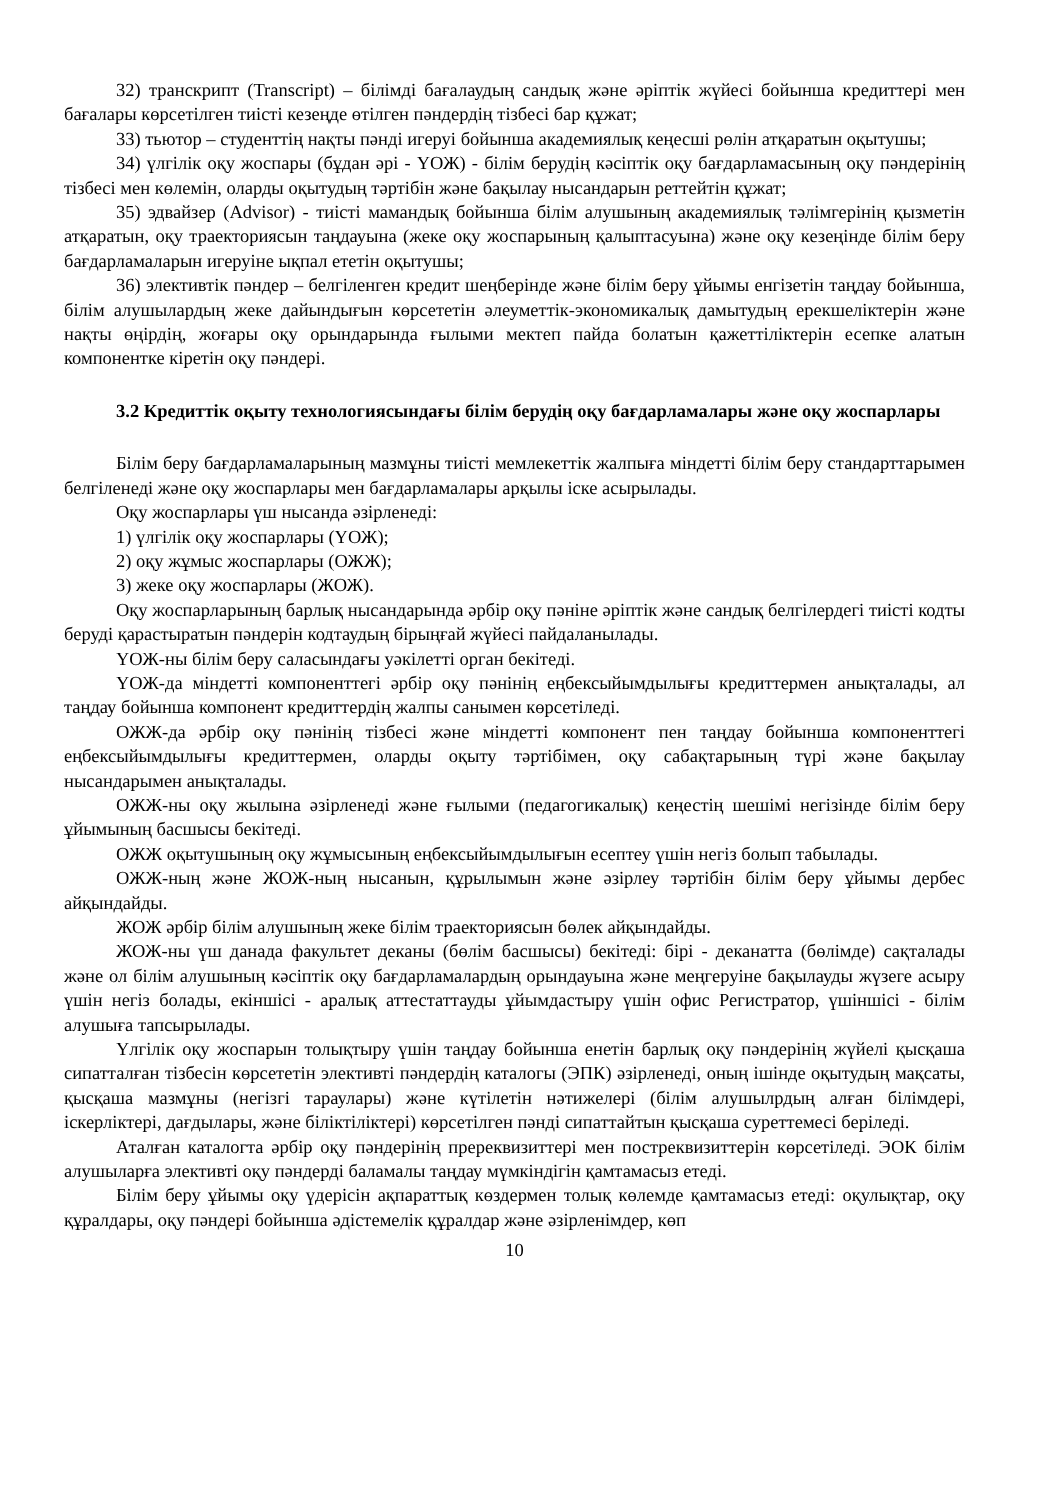32) транскрипт (Transcript) – білімді бағалаудың сандық және әріптік жүйесі бойынша кредиттері мен бағалары көрсетілген тиісті кезеңде өтілген пәндердің тізбесі бар құжат;
33) тьютор – студенттің нақты пәнді игеруі бойынша академиялық кеңесші рөлін атқаратын оқытушы;
34) үлгілік оқу жоспары (бұдан әрі - ҮОЖ) - білім берудің кәсіптік оқу бағдарламасының оқу пәндерінің тізбесі мен көлемін, оларды оқытудың тәртібін және бақылау нысандарын реттейтін құжат;
35) эдвайзер (Advisor) - тиісті мамандық бойынша білім алушының академиялық тәлімгерінің қызметін атқаратын, оқу траекториясын таңдауына (жеке оқу жоспарының қалыптасуына) және оқу кезеңінде білім беру бағдарламаларын игеруіне ықпал ететін оқытушы;
36) элективтік пәндер – белгіленген кредит шеңберінде және білім беру ұйымы енгізетін таңдау бойынша, білім алушылардың жеке дайындығын көрсететін әлеуметтік-экономикалық дамытудың ерекшеліктерін және нақты өңірдің, жоғары оқу орындарында ғылыми мектеп пайда болатын қажеттіліктерін есепке алатын компонентке кіретін оқу пәндері.
3.2 Кредиттік оқыту технологиясындағы білім берудің оқу бағдарламалары және оқу жоспарлары
Білім беру бағдарламаларының мазмұны тиісті мемлекеттік жалпыға міндетті білім беру стандарттарымен белгіленеді және оқу жоспарлары мен бағдарламалары арқылы іске асырылады.
Оқу жоспарлары үш нысанда әзірленеді:
1) үлгілік оқу жоспарлары (ҮОЖ);
2) оқу жұмыс жоспарлары (ОЖЖ);
3) жеке оқу жоспарлары (ЖОЖ).
Оқу жоспарларының барлық нысандарында әрбір оқу пәніне әріптік және сандық белгілердегі тиісті кодты беруді қарастыратын пәндерін кодтаудың бірыңғай жүйесі пайдаланылады.
ҮОЖ-ны білім беру саласындағы уәкілетті орган бекітеді.
ҮОЖ-да міндетті компоненттегі әрбір оқу пәнінің еңбексыйымдылығы кредиттермен анықталады, ал таңдау бойынша компонент кредиттердің жалпы санымен көрсетіледі.
ОЖЖ-да әрбір оқу пәнінің тізбесі және міндетті компонент пен таңдау бойынша компоненттегі еңбексыйымдылығы кредиттермен, оларды оқыту тәртібімен, оқу сабақтарының түрі және бақылау нысандарымен анықталады.
ОЖЖ-ны оқу жылына әзірленеді және ғылыми (педагогикалық) кеңестің шешімі негізінде білім беру ұйымының басшысы бекітеді.
ОЖЖ оқытушының оқу жұмысының еңбексыйымдылығын есептеу үшін негіз болып табылады.
ОЖЖ-ның және ЖОЖ-ның нысанын, құрылымын және әзірлеу тәртібін білім беру ұйымы дербес айқындайды.
ЖОЖ әрбір білім алушының жеке білім траекториясын бөлек айқындайды.
ЖОЖ-ны үш данада факультет деканы (бөлім басшысы) бекітеді: бірі - деканатта (бөлімде) сақталады және ол білім алушының кәсіптік оқу бағдарламалардың орындауына және меңгеруіне бақылауды жүзеге асыру үшін негіз болады, екіншісі - аралық аттестаттауды ұйымдастыру үшін офис Регистратор, үшіншісі - білім алушыға тапсырылады.
Үлгілік оқу жоспарын толықтыру үшін таңдау бойынша енетін барлық оқу пәндерінің жүйелі қысқаша сипатталған тізбесін көрсететін элективті пәндердің каталогы (ЭПК) әзірленеді, оның ішінде оқытудың мақсаты, қысқаша мазмұны (негізгі тараулары) және күтілетін нәтижелері (білім алушылрдың алған білімдері, іскерліктері, дағдылары, және біліктіліктері) көрсетілген пәнді сипаттайтын қысқаша суреттемесі беріледі.
Аталған каталогта әрбір оқу пәндерінің пререквизиттері мен постреквизиттерін көрсетіледі. ЭОК білім алушыларға элективті оқу пәндерді баламалы таңдау мүмкіндігін қамтамасыз етеді.
Білім беру ұйымы оқу үдерісін ақпараттық көздермен толық көлемде қамтамасыз етеді: оқулықтар, оқу құралдары, оқу пәндері бойынша әдістемелік құралдар және әзірленімдер, көп
10